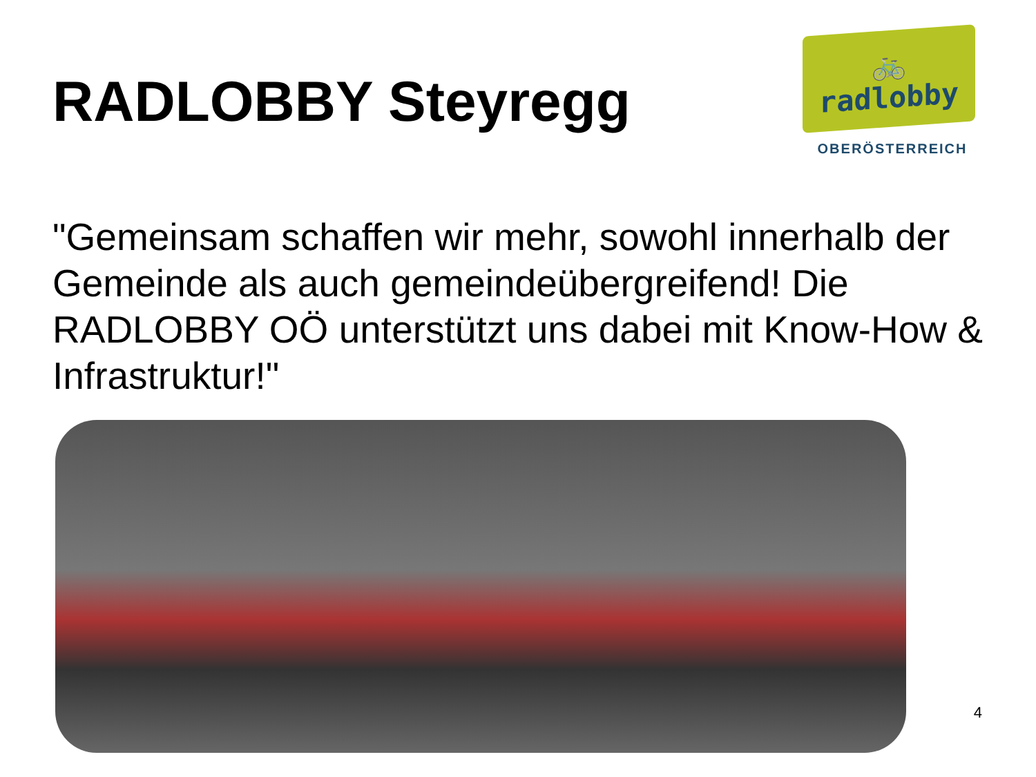RADLOBBY Steyregg
🚲
radlobby
OBERÖSTERREICH
"Gemeinsam schaffen wir mehr, sowohl innerhalb der Gemeinde als auch gemeindeübergreifend! Die RADLOBBY OÖ unterstützt uns dabei mit Know-How & Infrastruktur!"
4